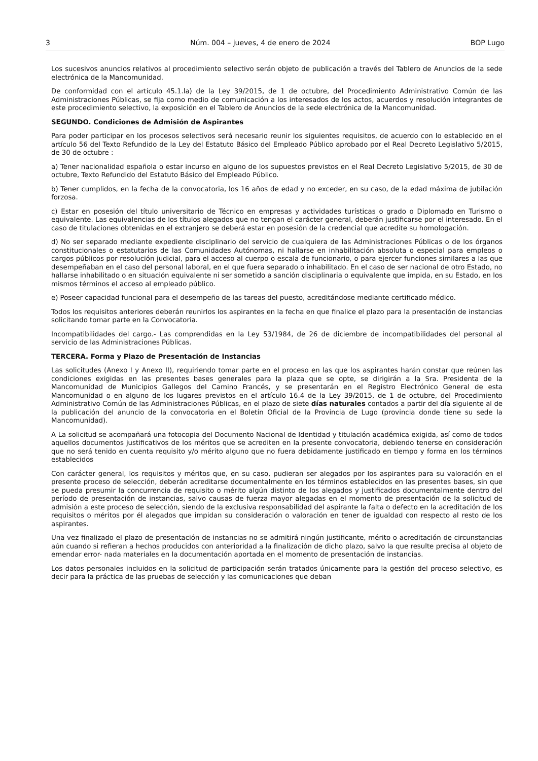3 Núm. 004 – jueves, 4 de enero de 2024 BOP Lugo
Los sucesivos anuncios relativos al procedimiento selectivo serán objeto de publicación a través del Tablero de Anuncios de la sede electrónica de la Mancomunidad.
De conformidad con el artículo 45.1.la) de la Ley 39/2015, de 1 de octubre, del Procedimiento Administrativo Común de las Administraciones Públicas, se fija como medio de comunicación a los interesados de los actos, acuerdos y resolución integrantes de este procedimiento selectivo, la exposición en el Tablero de Anuncios de la sede electrónica de la Mancomunidad.
SEGUNDO. Condiciones de Admisión de Aspirantes
Para poder participar en los procesos selectivos será necesario reunir los siguientes requisitos, de acuerdo con lo establecido en el artículo 56 del Texto Refundido de la Ley del Estatuto Básico del Empleado Público aprobado por el Real Decreto Legislativo 5/2015, de 30 de octubre :
a) Tener nacionalidad española o estar incurso en alguno de los supuestos previstos en el Real Decreto Legislativo 5/2015, de 30 de octubre, Texto Refundido del Estatuto Básico del Empleado Público.
b) Tener cumplidos, en la fecha de la convocatoria, los 16 años de edad y no exceder, en su caso, de la edad máxima de jubilación forzosa.
c) Estar en posesión del título universitario de Técnico en empresas y actividades turísticas o grado o Diplomado en Turismo o equivalente. Las equivalencias de los títulos alegados que no tengan el carácter general, deberán justificarse por el interesado. En el caso de titulaciones obtenidas en el extranjero se deberá estar en posesión de la credencial que acredite su homologación.
d) No ser separado mediante expediente disciplinario del servicio de cualquiera de las Administraciones Públicas o de los órganos constitucionales o estatutarios de las Comunidades Autónomas, ni hallarse en inhabilitación absoluta o especial para empleos o cargos públicos por resolución judicial, para el acceso al cuerpo o escala de funcionario, o para ejercer funciones similares a las que desempeñaban en el caso del personal laboral, en el que fuera separado o inhabilitado. En el caso de ser nacional de otro Estado, no hallarse inhabilitado o en situación equivalente ni ser sometido a sanción disciplinaria o equivalente que impida, en su Estado, en los mismos términos el acceso al empleado público.
e) Poseer capacidad funcional para el desempeño de las tareas del puesto, acreditándose mediante certificado médico.
Todos los requisitos anteriores deberán reunirlos los aspirantes en la fecha en que finalice el plazo para la presentación de instancias solicitando tomar parte en la Convocatoria.
Incompatibilidades del cargo.- Las comprendidas en la Ley 53/1984, de 26 de diciembre de incompatibilidades del personal al servicio de las Administraciones Públicas.
TERCERA. Forma y Plazo de Presentación de Instancias
Las solicitudes (Anexo I y Anexo II), requiriendo tomar parte en el proceso en las que los aspirantes harán constar que reúnen las condiciones exigidas en las presentes bases generales para la plaza que se opte, se dirigirán a la Sra. Presidenta de la Mancomunidad de Municipios Gallegos del Camino Francés, y se presentarán en el Registro Electrónico General de esta Mancomunidad o en alguno de los lugares previstos en el artículo 16.4 de la Ley 39/2015, de 1 de octubre, del Procedimiento Administrativo Común de las Administraciones Públicas, en el plazo de siete días naturales contados a partir del día siguiente al de la publicación del anuncio de la convocatoria en el Boletín Oficial de la Provincia de Lugo (provincia donde tiene su sede la Mancomunidad).
A La solicitud se acompañará una fotocopia del Documento Nacional de Identidad y titulación académica exigida, así como de todos aquellos documentos justificativos de los méritos que se acrediten en la presente convocatoria, debiendo tenerse en consideración que no será tenido en cuenta requisito y/o mérito alguno que no fuera debidamente justificado en tiempo y forma en los términos establecidos
Con carácter general, los requisitos y méritos que, en su caso, pudieran ser alegados por los aspirantes para su valoración en el presente proceso de selección, deberán acreditarse documentalmente en los términos establecidos en las presentes bases, sin que se pueda presumir la concurrencia de requisito o mérito algún distinto de los alegados y justificados documentalmente dentro del período de presentación de instancias, salvo causas de fuerza mayor alegadas en el momento de presentación de la solicitud de admisión a este proceso de selección, siendo de la exclusiva responsabilidad del aspirante la falta o defecto en la acreditación de los requisitos o méritos por él alegados que impidan su consideración o valoración en tener de igualdad con respecto al resto de los aspirantes.
Una vez finalizado el plazo de presentación de instancias no se admitirá ningún justificante, mérito o acreditación de circunstancias aún cuando si refieran a hechos producidos con anterioridad a la finalización de dicho plazo, salvo la que resulte precisa al objeto de emendar error- nada materiales en la documentación aportada en el momento de presentación de instancias.
Los datos personales incluidos en la solicitud de participación serán tratados únicamente para la gestión del proceso selectivo, es decir para la práctica de las pruebas de selección y las comunicaciones que deban